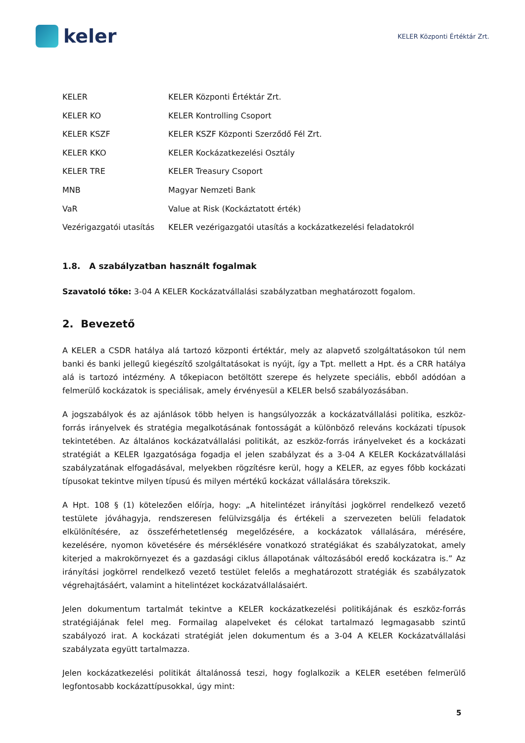keler
KELER Központi Értéktár Zrt.
| KELER | KELER Központi Értéktár Zrt. |
| KELER KO | KELER Kontrolling Csoport |
| KELER KSZF | KELER KSZF Központi Szerződő Fél Zrt. |
| KELER KKO | KELER Kockázatkezelési Osztály |
| KELER TRE | KELER Treasury Csoport |
| MNB | Magyar Nemzeti Bank |
| VaR | Value at Risk (Kockáztatott érték) |
| Vezérigazgatói utasítás | KELER vezérigazgatói utasítás a kockázatkezelési feladatokról |
1.8. A szabályzatban használt fogalmak
Szavatoló tőke: 3-04 A KELER Kockázatvállalási szabályzatban meghatározott fogalom.
2. Bevezető
A KELER a CSDR hatálya alá tartozó központi értéktár, mely az alapvető szolgáltatásokon túl nem banki és banki jellegű kiegészítő szolgáltatásokat is nyújt, így a Tpt. mellett a Hpt. és a CRR hatálya alá is tartozó intézmény. A tőkepiacon betöltött szerepe és helyzete speciális, ebből adódóan a felmerülő kockázatok is speciálisak, amely érvényesül a KELER belső szabályozásában.
A jogszabályok és az ajánlások több helyen is hangsúlyozzák a kockázatvállalási politika, eszköz-forrás irányelvek és stratégia megalkotásának fontosságát a különböző releváns kockázati típusok tekintetében. Az általános kockázatvállalási politikát, az eszköz-forrás irányelveket és a kockázati stratégiát a KELER Igazgatósága fogadja el jelen szabályzat és a 3-04 A KELER Kockázatvállalási szabályzatának elfogadásával, melyekben rögzítésre kerül, hogy a KELER, az egyes főbb kockázati típusokat tekintve milyen típusú és milyen mértékű kockázat vállalására törekszik.
A Hpt. 108 § (1) kötelezően előírja, hogy: „A hitelintézet irányítási jogkörrel rendelkező vezető testülete jóváhagyja, rendszeresen felülvizsgálja és értékeli a szervezeten belüli feladatok elkülönítésére, az összeférhetetlenség megelőzésére, a kockázatok vállalására, mérésére, kezelésére, nyomon követésére és mérséklésére vonatkozó stratégiákat és szabályzatokat, amely kiterjed a makrokörnyezet és a gazdasági ciklus állapotának változásából eredő kockázatra is.” Az irányítási jogkörrel rendelkező vezető testület felelős a meghatározott stratégiák és szabályzatok végrehajtásáért, valamint a hitelintézet kockázatvállalásaiért.
Jelen dokumentum tartalmát tekintve a KELER kockázatkezelési politikájának és eszköz-forrás stratégiájának felel meg. Formailag alapelveket és célokat tartalmazó legmagasabb szintű szabályozó irat. A kockázati stratégiát jelen dokumentum és a 3-04 A KELER Kockázatvállalási szabályzata együtt tartalmazza.
Jelen kockázatkezelési politikát általánossá teszi, hogy foglalkozik a KELER esetében felmerülő legfontosabb kockázattípusokkal, úgy mint:
5